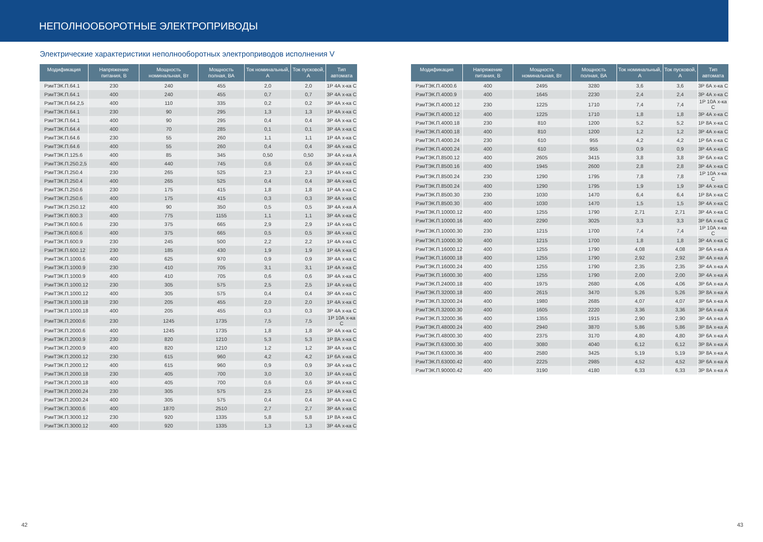НЕПОЛНООБОРОТНЫЕ ЭЛЕКТРОПРИВОДЫ
Электрические характеристики неполнооборотных электроприводов исполнения V
| Модификация | Напряжение питания, В | Мощность номинальная, Вт | Мощность полная, ВА | Ток номинальный, А | Ток пусковой, А | Тип автомата |
| --- | --- | --- | --- | --- | --- | --- |
| РэмТЭК.П.64.1 | 230 | 240 | 455 | 2,0 | 2,0 | 1Р 4А х-ка С |
| РэмТЭК.П.64.1 | 400 | 240 | 455 | 0,7 | 0,7 | 3Р 4А х-ка С |
| РэмТЭК.П.64.2,5 | 400 | 110 | 335 | 0,2 | 0,2 | 3Р 4А х-ка С |
| РэмТЭК.П.64.1 | 230 | 90 | 295 | 1,3 | 1,3 | 1Р 4А х-ка С |
| РэмТЭК.П.64.1 | 400 | 90 | 295 | 0,4 | 0,4 | 3Р 4А х-ка С |
| РэмТЭК.П.64.4 | 400 | 70 | 285 | 0,1 | 0,1 | 3Р 4А х-ка С |
| РэмТЭК.П.64.6 | 230 | 55 | 260 | 1,1 | 1,1 | 1Р 4А х-ка С |
| РэмТЭК.П.64.6 | 400 | 55 | 260 | 0,4 | 0,4 | 3Р 4А х-ка С |
| РэмТЭК.П.125.6 | 400 | 85 | 345 | 0,50 | 0,50 | 3Р 4А х-ка А |
| РэмТЭК.П.250.2,5 | 400 | 440 | 745 | 0,6 | 0,6 | 3Р 4А х-ка С |
| РэмТЭК.П.250.4 | 230 | 265 | 525 | 2,3 | 2,3 | 1Р 4А х-ка С |
| РэмТЭК.П.250.4 | 400 | 265 | 525 | 0,4 | 0,4 | 3Р 4А х-ка С |
| РэмТЭК.П.250.6 | 230 | 175 | 415 | 1,8 | 1,8 | 1Р 4А х-ка С |
| РэмТЭК.П.250.6 | 400 | 175 | 415 | 0,3 | 0,3 | 3Р 4А х-ка С |
| РэмТЭК.П.250.12 | 400 | 90 | 350 | 0,5 | 0,5 | 3Р 4А х-ка А |
| РэмТЭК.П.600.3 | 400 | 775 | 1155 | 1,1 | 1,1 | 3Р 4А х-ка С |
| РэмТЭК.П.600.6 | 230 | 375 | 665 | 2,9 | 2,9 | 1Р 4А х-ка С |
| РэмТЭК.П.600.6 | 400 | 375 | 665 | 0,5 | 0,5 | 3Р 4А х-ка С |
| РэмТЭК.П.600.9 | 230 | 245 | 500 | 2,2 | 2,2 | 1Р 4А х-ка С |
| РэмТЭК.П.600.12 | 230 | 185 | 430 | 1,9 | 1,9 | 1Р 4А х-ка С |
| РэмТЭК.П.1000.6 | 400 | 625 | 970 | 0,9 | 0,9 | 3Р 4А х-ка С |
| РэмТЭК.П.1000.9 | 230 | 410 | 705 | 3,1 | 3,1 | 1Р 4А х-ка С |
| РэмТЭК.П.1000.9 | 400 | 410 | 705 | 0,6 | 0,6 | 3Р 4А х-ка С |
| РэмТЭК.П.1000.12 | 230 | 305 | 575 | 2,5 | 2,5 | 1Р 4А х-ка С |
| РэмТЭК.П.1000.12 | 400 | 305 | 575 | 0,4 | 0,4 | 3Р 4А х-ка С |
| РэмТЭК.П.1000.18 | 230 | 205 | 455 | 2,0 | 2,0 | 1Р 4А х-ка С |
| РэмТЭК.П.1000.18 | 400 | 205 | 455 | 0,3 | 0,3 | 3Р 4А х-ка С |
| РэмТЭК.П.2000.6 | 230 | 1245 | 1735 | 7,5 | 7,5 | 1Р 10А х-ка С |
| РэмТЭК.П.2000.6 | 400 | 1245 | 1735 | 1,8 | 1,8 | 3Р 4А х-ка С |
| РэмТЭК.П.2000.9 | 230 | 820 | 1210 | 5,3 | 5,3 | 1Р 8А х-ка С |
| РэмТЭК.П.2000.9 | 400 | 820 | 1210 | 1,2 | 1,2 | 3Р 4А х-ка С |
| РэмТЭК.П.2000.12 | 230 | 615 | 960 | 4,2 | 4,2 | 1Р 6А х-ка С |
| РэмТЭК.П.2000.12 | 400 | 615 | 960 | 0,9 | 0,9 | 3Р 4А х-ка С |
| РэмТЭК.П.2000.18 | 230 | 405 | 700 | 3,0 | 3,0 | 1Р 4А х-ка С |
| РэмТЭК.П.2000.18 | 400 | 405 | 700 | 0,6 | 0,6 | 3Р 4А х-ка С |
| РэмТЭК.П.2000.24 | 230 | 305 | 575 | 2,5 | 2,5 | 1Р 4А х-ка С |
| РэмТЭК.П.2000.24 | 400 | 305 | 575 | 0,4 | 0,4 | 3Р 4А х-ка С |
| РэмТЭК.П.3000.6 | 400 | 1870 | 2510 | 2,7 | 2,7 | 3Р 4А х-ка С |
| РэмТЭК.П.3000.12 | 230 | 920 | 1335 | 5,8 | 5,8 | 1Р 8А х-ка С |
| РэмТЭК.П.3000.12 | 400 | 920 | 1335 | 1,3 | 1,3 | 3Р 4А х-ка С |
| Модификация | Напряжение питания, В | Мощность номинальная, Вт | Мощность полная, ВА | Ток номинальный, А | Ток пусковой, А | Тип автомата |
| --- | --- | --- | --- | --- | --- | --- |
| РэмТЭК.П.4000.6 | 400 | 2495 | 3280 | 3,6 | 3,6 | 3Р 6А х-ка С |
| РэмТЭК.П.4000.9 | 400 | 1645 | 2230 | 2,4 | 2,4 | 3Р 4А х-ка С |
| РэмТЭК.П.4000.12 | 230 | 1225 | 1710 | 7,4 | 7,4 | 1Р 10А х-ка С |
| РэмТЭК.П.4000.12 | 400 | 1225 | 1710 | 1,8 | 1,8 | 3Р 4А х-ка С |
| РэмТЭК.П.4000.18 | 230 | 810 | 1200 | 5,2 | 5,2 | 1Р 8А х-ка С |
| РэмТЭК.П.4000.18 | 400 | 810 | 1200 | 1,2 | 1,2 | 3Р 4А х-ка С |
| РэмТЭК.П.4000.24 | 230 | 610 | 955 | 4,2 | 4,2 | 1Р 6А х-ка С |
| РэмТЭК.П.4000.24 | 400 | 610 | 955 | 0,9 | 0,9 | 3Р 4А х-ка С |
| РэмТЭК.П.8500.12 | 400 | 2605 | 3415 | 3,8 | 3,8 | 3Р 6А х-ка С |
| РэмТЭК.П.8500.16 | 400 | 1945 | 2600 | 2,8 | 2,8 | 3Р 4А х-ка С |
| РэмТЭК.П.8500.24 | 230 | 1290 | 1795 | 7,8 | 7,8 | 1Р 10А х-ка С |
| РэмТЭК.П.8500.24 | 400 | 1290 | 1795 | 1,9 | 1,9 | 3Р 4А х-ка С |
| РэмТЭК.П.8500.30 | 230 | 1030 | 1470 | 6,4 | 6,4 | 1Р 8А х-ка С |
| РэмТЭК.П.8500.30 | 400 | 1030 | 1470 | 1,5 | 1,5 | 3Р 4А х-ка С |
| РэмТЭК.П.10000.12 | 400 | 1255 | 1790 | 2,71 | 2,71 | 3Р 4А х-ка С |
| РэмТЭК.П.10000.16 | 400 | 2290 | 3025 | 3,3 | 3,3 | 3Р 6А х-ка С |
| РэмТЭК.П.10000.30 | 230 | 1215 | 1700 | 7,4 | 7,4 | 1Р 10А х-ка С |
| РэмТЭК.П.10000.30 | 400 | 1215 | 1700 | 1,8 | 1,8 | 3Р 4А х-ка С |
| РэмТЭК.П.16000.12 | 400 | 1255 | 1790 | 4,08 | 4,08 | 3Р 6А х-ка А |
| РэмТЭК.П.16000.18 | 400 | 1255 | 1790 | 2,92 | 2,92 | 3Р 4А х-ка А |
| РэмТЭК.П.16000.24 | 400 | 1255 | 1790 | 2,35 | 2,35 | 3Р 4А х-ка А |
| РэмТЭК.П.16000.30 | 400 | 1255 | 1790 | 2,00 | 2,00 | 3Р 4А х-ка А |
| РэмТЭК.П.24000.18 | 400 | 1975 | 2680 | 4,06 | 4,06 | 3Р 6А х-ка А |
| РэмТЭК.П.32000.18 | 400 | 2615 | 3470 | 5,26 | 5,26 | 3Р 8А х-ка А |
| РэмТЭК.П.32000.24 | 400 | 1980 | 2685 | 4,07 | 4,07 | 3Р 6А х-ка А |
| РэмТЭК.П.32000.30 | 400 | 1605 | 2220 | 3,36 | 3,36 | 3Р 6А х-ка А |
| РэмТЭК.П.32000.36 | 400 | 1355 | 1915 | 2,90 | 2,90 | 3Р 4А х-ка А |
| РэмТЭК.П.48000.24 | 400 | 2940 | 3870 | 5,86 | 5,86 | 3Р 8А х-ка А |
| РэмТЭК.П.48000.30 | 400 | 2375 | 3170 | 4,80 | 4,80 | 3Р 6А х-ка А |
| РэмТЭК.П.63000.30 | 400 | 3080 | 4040 | 6,12 | 6,12 | 3Р 8А х-ка А |
| РэмТЭК.П.63000.36 | 400 | 2580 | 3425 | 5,19 | 5,19 | 3Р 8А х-ка А |
| РэмТЭК.П.63000.42 | 400 | 2225 | 2985 | 4,52 | 4,52 | 3Р 6А х-ка А |
| РэмТЭК.П.90000.42 | 400 | 3190 | 4180 | 6,33 | 6,33 | 3Р 8А х-ка А |
42 43